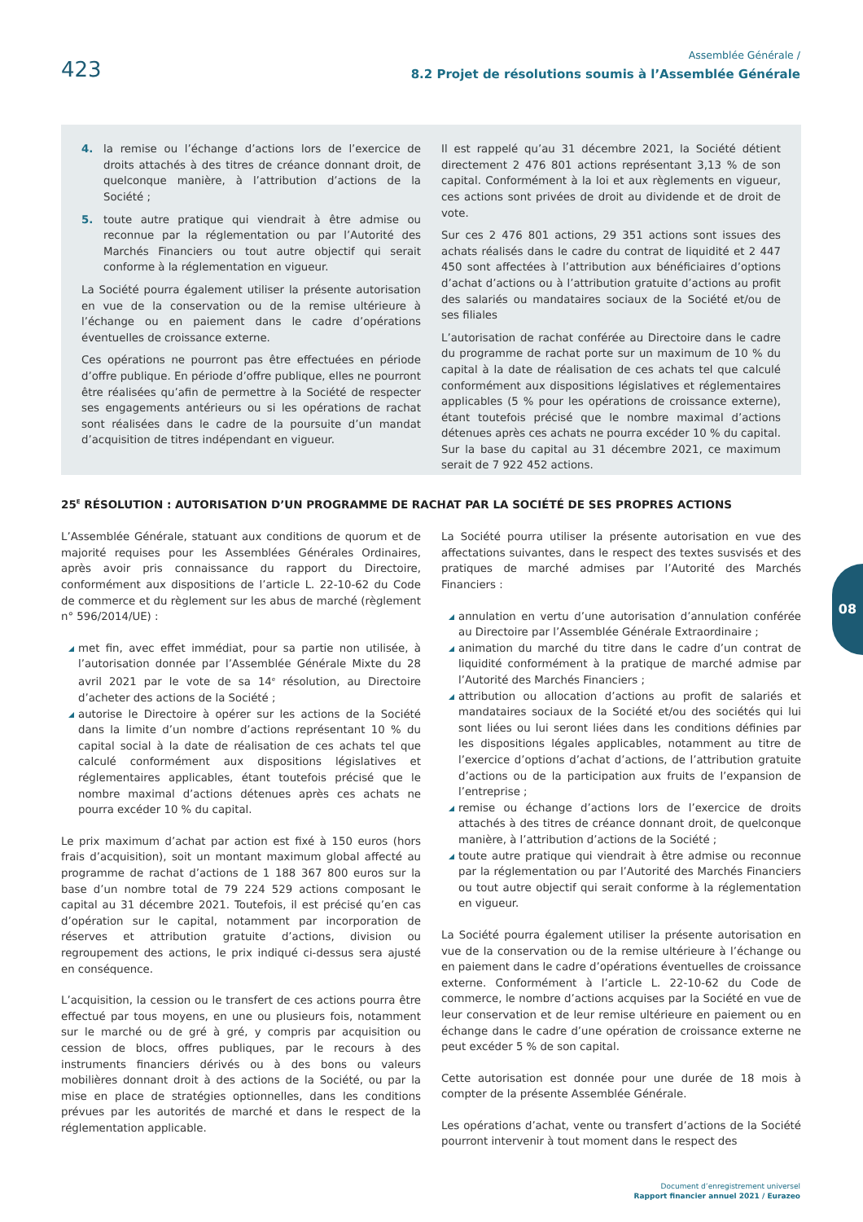423
Assemblée Générale /
8.2 Projet de résolutions soumis à l’Assemblée Générale
4. la remise ou l’échange d’actions lors de l’exercice de droits attachés à des titres de créance donnant droit, de quelconque manière, à l’attribution d’actions de la Société ;
5. toute autre pratique qui viendrait à être admise ou reconnue par la réglementation ou par l’Autorité des Marchés Financiers ou tout autre objectif qui serait conforme à la réglementation en vigueur.
La Société pourra également utiliser la présente autorisation en vue de la conservation ou de la remise ultérieure à l’échange ou en paiement dans le cadre d’opérations éventuelles de croissance externe.
Ces opérations ne pourront pas être effectuées en période d’offre publique. En période d’offre publique, elles ne pourront être réalisées qu’afin de permettre à la Société de respecter ses engagements antérieurs ou si les opérations de rachat sont réalisées dans le cadre de la poursuite d’un mandat d’acquisition de titres indépendant en vigueur.
Il est rappelé qu’au 31 décembre 2021, la Société détient directement 2 476 801 actions représentant 3,13 % de son capital. Conformément à la loi et aux règlements en vigueur, ces actions sont privées de droit au dividende et de droit de vote.
Sur ces 2 476 801 actions, 29 351 actions sont issues des achats réalisés dans le cadre du contrat de liquidité et 2 447 450 sont affectées à l’attribution aux bénéficiaires d’options d’achat d’actions ou à l’attribution gratuite d’actions au profit des salariés ou mandataires sociaux de la Société et/ou de ses filiales
L’autorisation de rachat conférée au Directoire dans le cadre du programme de rachat porte sur un maximum de 10 % du capital à la date de réalisation de ces achats tel que calculé conformément aux dispositions législatives et réglementaires applicables (5 % pour les opérations de croissance externe), étant toutefois précisé que le nombre maximal d’actions détenues après ces achats ne pourra excéder 10 % du capital. Sur la base du capital au 31 décembre 2021, ce maximum serait de 7 922 452 actions.
25<sup>E</sup> RÉSOLUTION : AUTORISATION D’UN PROGRAMME DE RACHAT PAR LA SOCIÉTÉ DE SES PROPRES ACTIONS
L’Assemblée Générale, statuant aux conditions de quorum et de majorité requises pour les Assemblées Générales Ordinaires, après avoir pris connaissance du rapport du Directoire, conformément aux dispositions de l’article L. 22-10-62 du Code de commerce et du règlement sur les abus de marché (règlement n° 596/2014/UE) :
met fin, avec effet immédiat, pour sa partie non utilisée, à l’autorisation donnée par l’Assemblée Générale Mixte du 28 avril 2021 par le vote de sa 14<sup>e</sup> résolution, au Directoire d’acheter des actions de la Société ;
autorise le Directoire à opérer sur les actions de la Société dans la limite d’un nombre d’actions représentant 10 % du capital social à la date de réalisation de ces achats tel que calculé conformément aux dispositions législatives et réglementaires applicables, étant toutefois précisé que le nombre maximal d’actions détenues après ces achats ne pourra excéder 10 % du capital.
Le prix maximum d’achat par action est fixé à 150 euros (hors frais d’acquisition), soit un montant maximum global affecté au programme de rachat d’actions de 1 188 367 800 euros sur la base d’un nombre total de 79 224 529 actions composant le capital au 31 décembre 2021. Toutefois, il est précisé qu’en cas d’opération sur le capital, notamment par incorporation de réserves et attribution gratuite d’actions, division ou regroupement des actions, le prix indiqué ci-dessus sera ajusté en conséquence.
L’acquisition, la cession ou le transfert de ces actions pourra être effectué par tous moyens, en une ou plusieurs fois, notamment sur le marché ou de gré à gré, y compris par acquisition ou cession de blocs, offres publiques, par le recours à des instruments financiers dérivés ou à des bons ou valeurs mobilières donnant droit à des actions de la Société, ou par la mise en place de stratégies optionnelles, dans les conditions prévues par les autorités de marché et dans le respect de la réglementation applicable.
La Société pourra utiliser la présente autorisation en vue des affectations suivantes, dans le respect des textes susvisés et des pratiques de marché admises par l’Autorité des Marchés Financiers :
annulation en vertu d’une autorisation d’annulation conférée au Directoire par l’Assemblée Générale Extraordinaire ;
animation du marché du titre dans le cadre d’un contrat de liquidité conformément à la pratique de marché admise par l’Autorité des Marchés Financiers ;
attribution ou allocation d’actions au profit de salariés et mandataires sociaux de la Société et/ou des sociétés qui lui sont liées ou lui seront liées dans les conditions définies par les dispositions légales applicables, notamment au titre de l’exercice d’options d’achat d’actions, de l’attribution gratuite d’actions ou de la participation aux fruits de l’expansion de l’entreprise ;
remise ou échange d’actions lors de l’exercice de droits attachés à des titres de créance donnant droit, de quelconque manière, à l’attribution d’actions de la Société ;
toute autre pratique qui viendrait à être admise ou reconnue par la réglementation ou par l’Autorité des Marchés Financiers ou tout autre objectif qui serait conforme à la réglementation en vigueur.
La Société pourra également utiliser la présente autorisation en vue de la conservation ou de la remise ultérieure à l’échange ou en paiement dans le cadre d’opérations éventuelles de croissance externe. Conformément à l’article L. 22-10-62 du Code de commerce, le nombre d’actions acquises par la Société en vue de leur conservation et de leur remise ultérieure en paiement ou en échange dans le cadre d’une opération de croissance externe ne peut excéder 5 % de son capital.
Cette autorisation est donnée pour une durée de 18 mois à compter de la présente Assemblée Générale.
Les opérations d’achat, vente ou transfert d’actions de la Société pourront intervenir à tout moment dans le respect des
08
Document d’enregistrement universel
Rapport financier annuel 2021 / Eurazeo